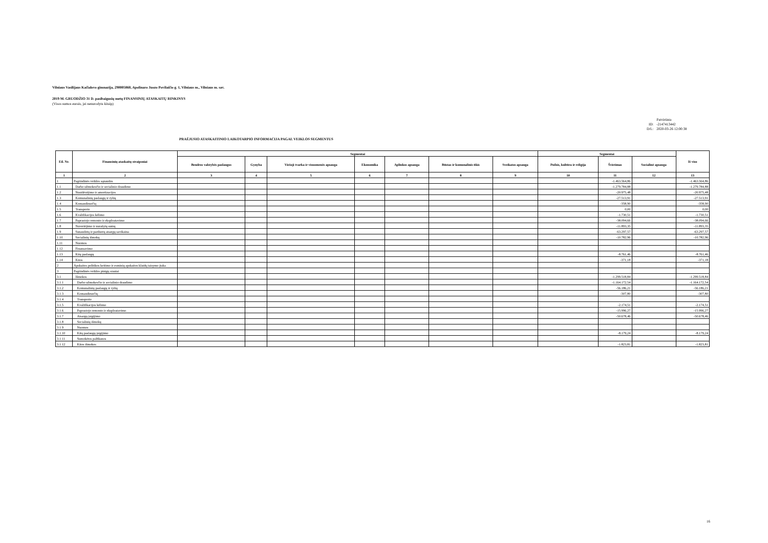Vilniaus Vasilijaus Kačialovo gimnazija, 290005860, Apolinaro Juozo Povilaičio g. 1, Vilniaus m., Vilniaus m. sav.
2019 M. GRUODŽIO 31 D. pasibaigusių metų FINANSINIŲ ATASKAITŲ RINKINYS
(Visos sumos eurais, jei nenurodyta kitaip)
| | Patvirtinta |
| ID: | -2147413442 |
| D/L: | 2020-03-26 12:00:38 |
PRAĖJUSIO ATASKAITINIO LAIKOTARPIO INFORMACIJA PAGAL VEIKLOS SEGMENTUS
| Eil. Nr. | Finansinių ataskaitų straipsniai | Segmentai | | | | | | | Segmentai | | | Iš viso |
| --- | --- | --- | --- | --- | --- | --- | --- | --- | --- | --- | --- | --- |
| | | Bendros valstybės paslaugos | Gynyba | Viešoji tvarka ir visuomenės apsauga | Ekonomika | Aplinkos apsauga | Būstas ir komunalinis ūkis | Sveikatos apsauga | Poilsis, kultūra ir religija | Švietimas | Socialinė apsauga | |
| 1 | 2 | 3 | 4 | 5 | 6 | 7 | 8 | 9 | 10 | 11 | 12 | 13 |
| 1 | Pagrindinės veiklos sąnaudos | | | | | | | | | -1.463.564,86 | | -1.463.564,86 |
| 1.1 | Darbo užmokesčio ir socialinio draudimo | | | | | | | | | -1.279.784,88 | | -1.279.784,88 |
| 1.2 | Nusidėvėjimo ir amortizacijos | | | | | | | | | -20.975,48 | | -20.975,48 |
| 1.3 | Komunalinių paslaugų ir ryšių | | | | | | | | | -27.513,91 | | -27.513,91 |
| 1.4 | Komandiruočių | | | | | | | | | -358,90 | | -358,90 |
| 1.5 | Transporto | | | | | | | | | 0,00 | | 0,00 |
| 1.6 | Kvalifikacijos kėlimo | | | | | | | | | -1.730,51 | | -1.730,51 |
| 1.7 | Paprastojo remonto ir eksploatavimo | | | | | | | | | -38.094,66 | | -38.094,66 |
| 1.8 | Nuvertėjimo ir nurašytų sumų | | | | | | | | | -11.893,35 | | -11.893,35 |
| 1.9 | Sunaudotų ir parduotų atsargų savikaina | | | | | | | | | -63.297,57 | | -63.297,57 |
| 1.10 | Socialinių išmokų | | | | | | | | | -10.782,96 | | -10.782,96 |
| 1.11 | Nuomos | | | | | | | | | | | |
| 1.12 | Finansavimo | | | | | | | | | | | |
| 1.13 | Kitų paslaugų | | | | | | | | | -8.761,46 | | -8.761,46 |
| 1.14 | Kitos | | | | | | | | | -371,18 | | -371,18 |
| 2 | Apskaitos politikos keitimo ir esminių apskaitos klaidų taisymo įtaka | | | | | | | | | | | |
| 3 | Pagrindinės veiklos pinigų srautai | | | | | | | | | | | |
| 3.1 | Išmokos | | | | | | | | | -1.299.518,84 | | -1.299.518,84 |
| 3.1.1 | Darbo užmokesčio ir socialinio draudimo | | | | | | | | | -1.164.172,54 | | -1.164.172,54 |
| 3.1.2 | Komunalinių paslaugų ir ryšių | | | | | | | | | -56.186,21 | | -56.186,21 |
| 3.1.3 | Komandiruočių | | | | | | | | | -307,80 | | -307,80 |
| 3.1.4 | Transporto | | | | | | | | | | | |
| 3.1.5 | Kvalifikacijos kėlimo | | | | | | | | | -2.174,51 | | -2.174,51 |
| 3.1.6 | Paprastojo remonto ir eksploatavimo | | | | | | | | | -15.996,27 | | -15.996,27 |
| 3.1.7 | Atsargų įsigijimo | | | | | | | | | -50.678,46 | | -50.678,46 |
| 3.1.8 | Socialinių išmokų | | | | | | | | | | | |
| 3.1.9 | Nuomos | | | | | | | | | | | |
| 3.1.10 | Kitų paslaugų įsigijimo | | | | | | | | | -8.179,24 | | -8.179,24 |
| 3.1.11 | Sumokėtos palūkanos | | | | | | | | | | | |
| 3.1.12 | Kitos išmokos | | | | | | | | | -1.823,81 | | -1.823,81 |
16